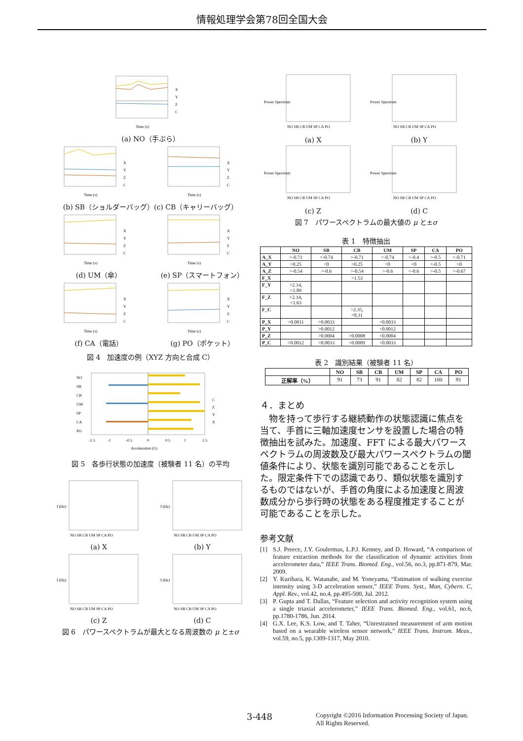情報処理学会第78回全国大会
X
Y
Z
C
Time (s)
(a) NO（手ぶら）
X
Y
Z
C
Time (s)
X
Y
Z
C
Time (s)
(b) SB（ショルダーバッグ）(c) CB（キャリーバッグ）
X
Y
Z
C
Time (s)
(d) UM（傘）
X
Y
Z
C
Time (s)
(e) SP（スマートフォン）
X
Y
Z
C
Time (s)
(f) CA（電話）
X
Y
Z
C
Time (s)
(g) PO（ポケット）
図 4　加速度の例（XYZ 方向と合成 C）
NO
SB
CB
UM
SP
CA
PO
C
Z
Y
X
-1.5
-1
-0.5
0
0.5
1
1.5
Acceleration (G)
図 5　各歩行状態の加速度（被験者 11 名）の平均
f (Hz)
NO SB CB UM SP CA PO
(a) X
f (Hz)
NO SB CB UM SP CA PO
(b) Y
f (Hz)
NO SB CB UM SP CA PO
(c) Z
f (Hz)
NO SB CB UM SP CA PO
(d) C
図 6　パワースペクトラムが最大となる周波数の μ と±σ
Power Spectrum
NO SB CB UM SP CA PO
(a) X
Power Spectrum
NO SB CB UM SP CA PO
(b) Y
Power Spectrum
NO SB CB UM SP CA PO
(c) Z
Power Spectrum
NO SB CB UM SP CA PO
(d) C
図 7　パワースペクトラムの最大値の μ と±σ
表 1　特徴抽出
| | NO | SB | CB | UM | SP | CA | PO |
| --- | --- | --- | --- | --- | --- | --- | --- |
| A_X | >-0.71 | <-0.74 | >-0.71 | <-0.74 | <-0.4 | >-0.5 | <-0.71 |
| A_Y | >0.25 | <0 | >0.25 | <0 | <0 | <-0.5 | >0 |
| A_Z | >-0.54 | >-0.6 | >-0.54 | >-0.6 | <-0.6 | >-0.5 | >-0.67 |
| F_X | | | >1.53 | | | | |
| F_Y | >2.14, <1.89 | | | | | | |
| F_Z | >2.14, <1.63 | | | | | | |
| F_C | | | >2.35, <0.31 | | | | |
| P_X | >0.0011 | >0.0033 | | <0.0033 | | | |
| P_Y | | >0.0012 | | <0.0012 | | | |
| P_Z | | >0.0004 | >0.0008 | <0.0004 | | | |
| P_C | >0.0012 | >0.0033 | <0.0009 | <0.0033 | | | |
表 2　識別結果（被験者 11 名）
| | NO | SB | CB | UM | SP | CA | PO |
| --- | --- | --- | --- | --- | --- | --- | --- |
| 正解率（%） | 91 | 73 | 91 | 82 | 82 | 100 | 91 |
４．まとめ
物を持って歩行する継続動作の状態認識に焦点を当て、手首に三軸加速度センサを設置した場合の特徴抽出を試みた。加速度、FFT による最大パワースペクトラムの周波数及び最大パワースペクトラムの閾値条件により、状態を識別可能であることを示した。限定条件下での認識であり、類似状態を識別するものではないが、手首の角度による加速度と周波数成分から歩行時の状態をある程度推定することが可能であることを示した。
参考文献
[1] S.J. Preece, J.Y. Goulermas, L.P.J. Kenney, and D. Howard, “A comparison of feature extraction methods for the classification of dynamic activities from accelerometer data,” IEEE Trans. Biomed. Eng., vol.56, no.3, pp.871-879, Mar. 2009.
[2] Y. Kurihara, K. Watanabe, and M. Yoneyama, “Estimation of walking exercise intensity using 3-D acceleration sensor,” IEEE Trans. Syst., Man, Cybern. C, Appl. Rev., vol.42, no.4, pp.495-500, Jul. 2012.
[3] P. Gupta and T. Dallas, “Feature selection and activity recognition system using a single triaxial accelerometer,” IEEE Trans. Biomed. Eng., vol.61, no.6, pp.1780-1786, Jun. 2014.
[4] G.X. Lee, K.S. Low, and T. Taher, “Unrestrained measurement of arm motion based on a wearable wireless sensor network,” IEEE Trans. Instrum. Meas., vol.59, no.5, pp.1309-1317, May 2010.
3-448 Copyright ©2016 Information Processing Society of Japan.
All Rights Reserved.